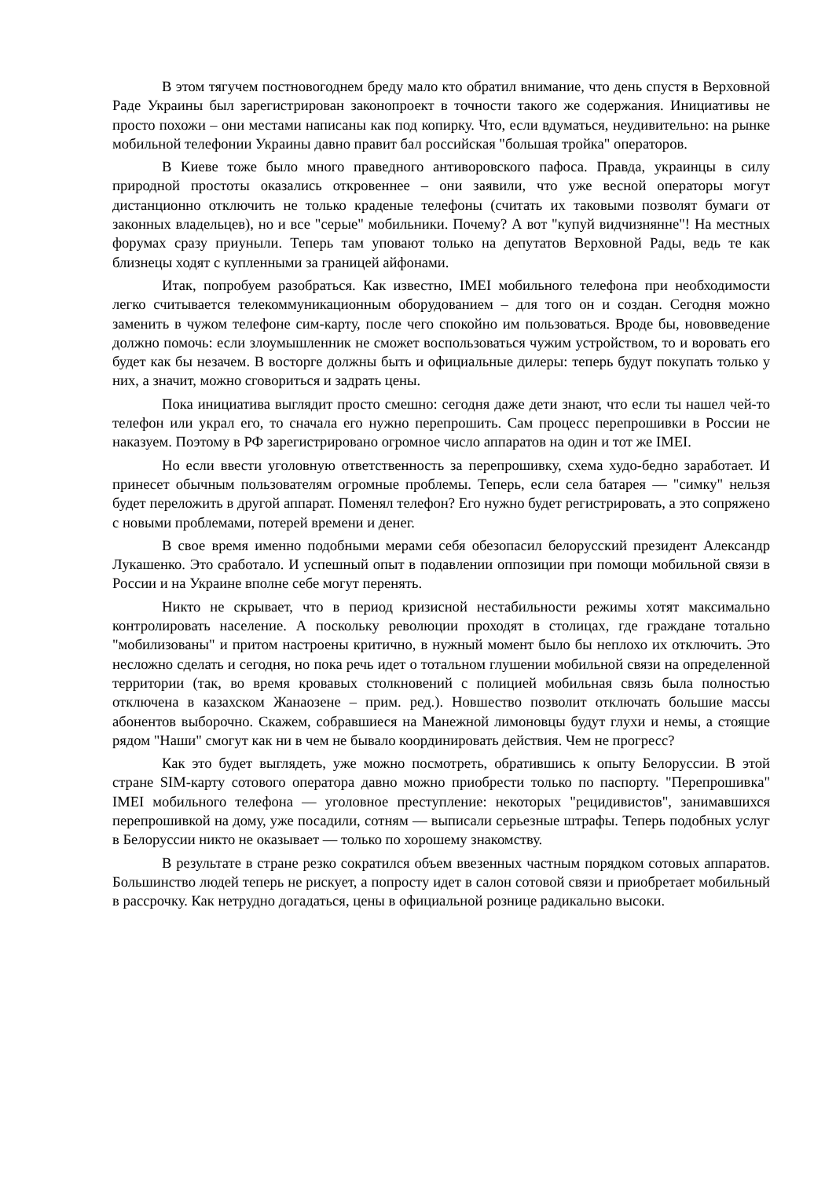В этом тягучем постновогоднем бреду мало кто обратил внимание, что день спустя в Верховной Раде Украины был зарегистрирован законопроект в точности такого же содержания. Инициативы не просто похожи – они местами написаны как под копирку. Что, если вдуматься, неудивительно: на рынке мобильной телефонии Украины давно правит бал российская "большая тройка" операторов.
В Киеве тоже было много праведного антиворовского пафоса. Правда, украинцы в силу природной простоты оказались откровеннее – они заявили, что уже весной операторы могут дистанционно отключить не только краденые телефоны (считать их таковыми позволят бумаги от законных владельцев), но и все "серые" мобильники. Почему? А вот "купуй видчизнянне"! На местных форумах сразу приуныли. Теперь там уповают только на депутатов Верховной Рады, ведь те как близнецы ходят с купленными за границей айфонами.
Итак, попробуем разобраться. Как известно, IMEI мобильного телефона при необходимости легко считывается телекоммуникационным оборудованием – для того он и создан. Сегодня можно заменить в чужом телефоне сим-карту, после чего спокойно им пользоваться. Вроде бы, нововведение должно помочь: если злоумышленник не сможет воспользоваться чужим устройством, то и воровать его будет как бы незачем. В восторге должны быть и официальные дилеры: теперь будут покупать только у них, а значит, можно сговориться и задрать цены.
Пока инициатива выглядит просто смешно: сегодня даже дети знают, что если ты нашел чей-то телефон или украл его, то сначала его нужно перепрошить. Сам процесс перепрошивки в России не наказуем. Поэтому в РФ зарегистрировано огромное число аппаратов на один и тот же IMEI.
Но если ввести уголовную ответственность за перепрошивку, схема худо-бедно заработает. И принесет обычным пользователям огромные проблемы. Теперь, если села батарея — "симку" нельзя будет переложить в другой аппарат. Поменял телефон? Его нужно будет регистрировать, а это сопряжено с новыми проблемами, потерей времени и денег.
В свое время именно подобными мерами себя обезопасил белорусский президент Александр Лукашенко. Это сработало. И успешный опыт в подавлении оппозиции при помощи мобильной связи в России и на Украине вполне себе могут перенять.
Никто не скрывает, что в период кризисной нестабильности режимы хотят максимально контролировать население. А поскольку революции проходят в столицах, где граждане тотально "мобилизованы" и притом настроены критично, в нужный момент было бы неплохо их отключить. Это несложно сделать и сегодня, но пока речь идет о тотальном глушении мобильной связи на определенной территории (так, во время кровавых столкновений с полицией мобильная связь была полностью отключена в казахском Жанаозене – прим. ред.). Новшество позволит отключать большие массы абонентов выборочно. Скажем, собравшиеся на Манежной лимоновцы будут глухи и немы, а стоящие рядом "Наши" смогут как ни в чем не бывало координировать действия. Чем не прогресс?
Как это будет выглядеть, уже можно посмотреть, обратившись к опыту Белоруссии. В этой стране SIM-карту сотового оператора давно можно приобрести только по паспорту. "Перепрошивка" IMEI мобильного телефона — уголовное преступление: некоторых "рецидивистов", занимавшихся перепрошивкой на дому, уже посадили, сотням — выписали серьезные штрафы. Теперь подобных услуг в Белоруссии никто не оказывает — только по хорошему знакомству.
В результате в стране резко сократился объем ввезенных частным порядком сотовых аппаратов. Большинство людей теперь не рискует, а попросту идет в салон сотовой связи и приобретает мобильный в рассрочку. Как нетрудно догадаться, цены в официальной рознице радикально высоки.